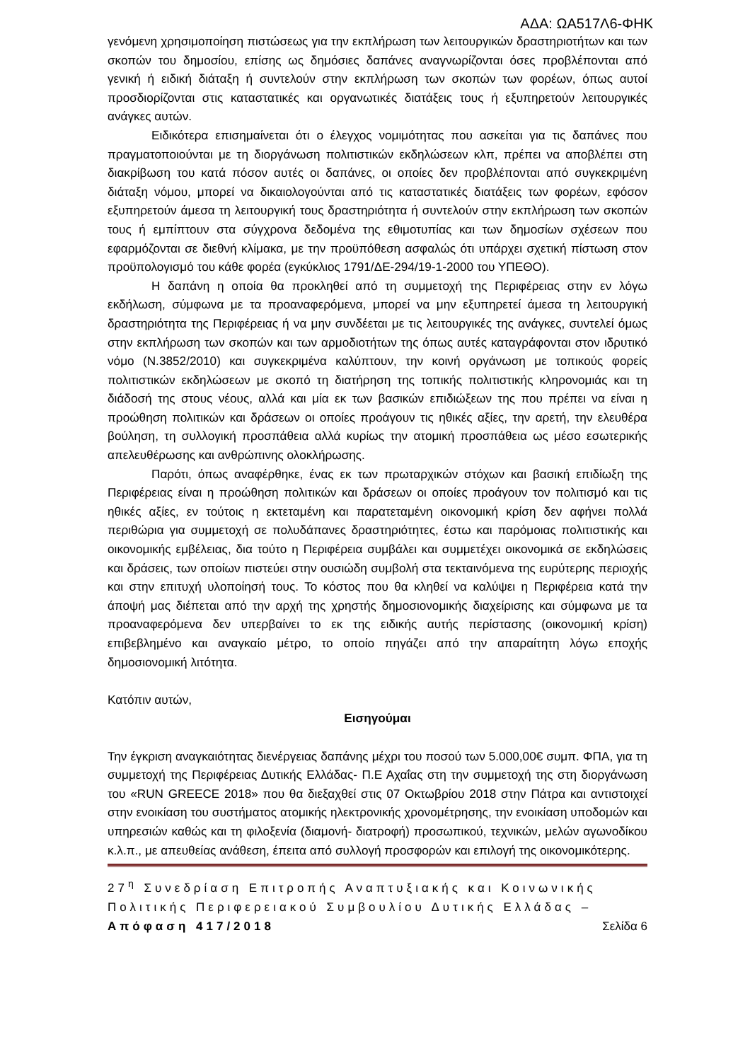ΑΔΑ: ΩΑ517Λ6-ΦΗΚ
γενόμενη χρησιμοποίηση πιστώσεως για την εκπλήρωση των λειτουργικών δραστηριοτήτων και των σκοπών του δημοσίου, επίσης ως δημόσιες δαπάνες αναγνωρίζονται όσες προβλέπονται από γενική ή ειδική διάταξη ή συντελούν στην εκπλήρωση των σκοπών των φορέων, όπως αυτοί προσδιορίζονται στις καταστατικές και οργανωτικές διατάξεις τους ή εξυπηρετούν λειτουργικές ανάγκες αυτών.
Ειδικότερα επισημαίνεται ότι ο έλεγχος νομιμότητας που ασκείται για τις δαπάνες που πραγματοποιούνται με τη διοργάνωση πολιτιστικών εκδηλώσεων κλπ, πρέπει να αποβλέπει στη διακρίβωση του κατά πόσον αυτές οι δαπάνες, οι οποίες δεν προβλέπονται από συγκεκριμένη διάταξη νόμου, μπορεί να δικαιολογούνται από τις καταστατικές διατάξεις των φορέων, εφόσον εξυπηρετούν άμεσα τη λειτουργική τους δραστηριότητα ή συντελούν στην εκπλήρωση των σκοπών τους ή εμπίπτουν στα σύγχρονα δεδομένα της εθιμοτυπίας και των δημοσίων σχέσεων που εφαρμόζονται σε διεθνή κλίμακα, με την προϋπόθεση ασφαλώς ότι υπάρχει σχετική πίστωση στον προϋπολογισμό του κάθε φορέα (εγκύκλιος 1791/ΔΕ-294/19-1-2000 του ΥΠΕΘΟ).
Η δαπάνη η οποία θα προκληθεί από τη συμμετοχή της Περιφέρειας στην εν λόγω εκδήλωση, σύμφωνα με τα προαναφερόμενα, μπορεί να μην εξυπηρετεί άμεσα τη λειτουργική δραστηριότητα της Περιφέρειας ή να μην συνδέεται με τις λειτουργικές της ανάγκες, συντελεί όμως στην εκπλήρωση των σκοπών και των αρμοδιοτήτων της όπως αυτές καταγράφονται στον ιδρυτικό νόμο (Ν.3852/2010) και συγκεκριμένα καλύπτουν, την κοινή οργάνωση με τοπικούς φορείς πολιτιστικών εκδηλώσεων με σκοπό τη διατήρηση της τοπικής πολιτιστικής κληρονομιάς και τη διάδοσή της στους νέους, αλλά και μία εκ των βασικών επιδιώξεων της που πρέπει να είναι η προώθηση πολιτικών και δράσεων οι οποίες προάγουν τις ηθικές αξίες, την αρετή, την ελευθέρα βούληση, τη συλλογική προσπάθεια αλλά κυρίως την ατομική προσπάθεια ως μέσο εσωτερικής απελευθέρωσης και ανθρώπινης ολοκλήρωσης.
Παρότι, όπως αναφέρθηκε, ένας εκ των πρωταρχικών στόχων και βασική επιδίωξη της Περιφέρειας είναι η προώθηση πολιτικών και δράσεων οι οποίες προάγουν τον πολιτισμό και τις ηθικές αξίες, εν τούτοις η εκτεταμένη και παρατεταμένη οικονομική κρίση δεν αφήνει πολλά περιθώρια για συμμετοχή σε πολυδάπανες δραστηριότητες, έστω και παρόμοιας πολιτιστικής και οικονομικής εμβέλειας, δια τούτο η Περιφέρεια συμβάλει και συμμετέχει οικονομικά σε εκδηλώσεις και δράσεις, των οποίων πιστεύει στην ουσιώδη συμβολή στα τεκταινόμενα της ευρύτερης περιοχής και στην επιτυχή υλοποίησή τους. Το κόστος που θα κληθεί να καλύψει η Περιφέρεια κατά την άποψή μας διέπεται από την αρχή της χρηστής δημοσιονομικής διαχείρισης και σύμφωνα με τα προαναφερόμενα δεν υπερβαίνει το εκ της ειδικής αυτής περίστασης (οικονομική κρίση) επιβεβλημένο και αναγκαίο μέτρο, το οποίο πηγάζει από την απαραίτητη λόγω εποχής δημοσιονομική λιτότητα.
Κατόπιν αυτών,
Εισηγούμαι
Την έγκριση αναγκαιότητας διενέργειας δαπάνης μέχρι του ποσού των 5.000,00€ συμπ. ΦΠΑ, για τη συμμετοχή της Περιφέρειας Δυτικής Ελλάδας- Π.Ε Αχαΐας στη την συμμετοχή της στη διοργάνωση του «RUN GREECE 2018» που θα διεξαχθεί στις 07 Οκτωβρίου 2018 στην Πάτρα και αντιστοιχεί στην ενοικίαση του συστήματος ατομικής ηλεκτρονικής χρονομέτρησης, την ενοικίαση υποδομών και υπηρεσιών καθώς και τη φιλοξενία (διαμονή- διατροφή) προσωπικού, τεχνικών, μελών αγωνοδίκου κ.λ.π., με απευθείας ανάθεση, έπειτα από συλλογή προσφορών και επιλογή της οικονομικότερης.
27<sup>η</sup> Συνεδρίαση Επιτροπής Αναπτυξιακής και Κοινωνικής Πολιτικής Περιφερειακού Συμβουλίου Δυτικής Ελλάδας – Απόφαση 417/2018 Σελίδα 6